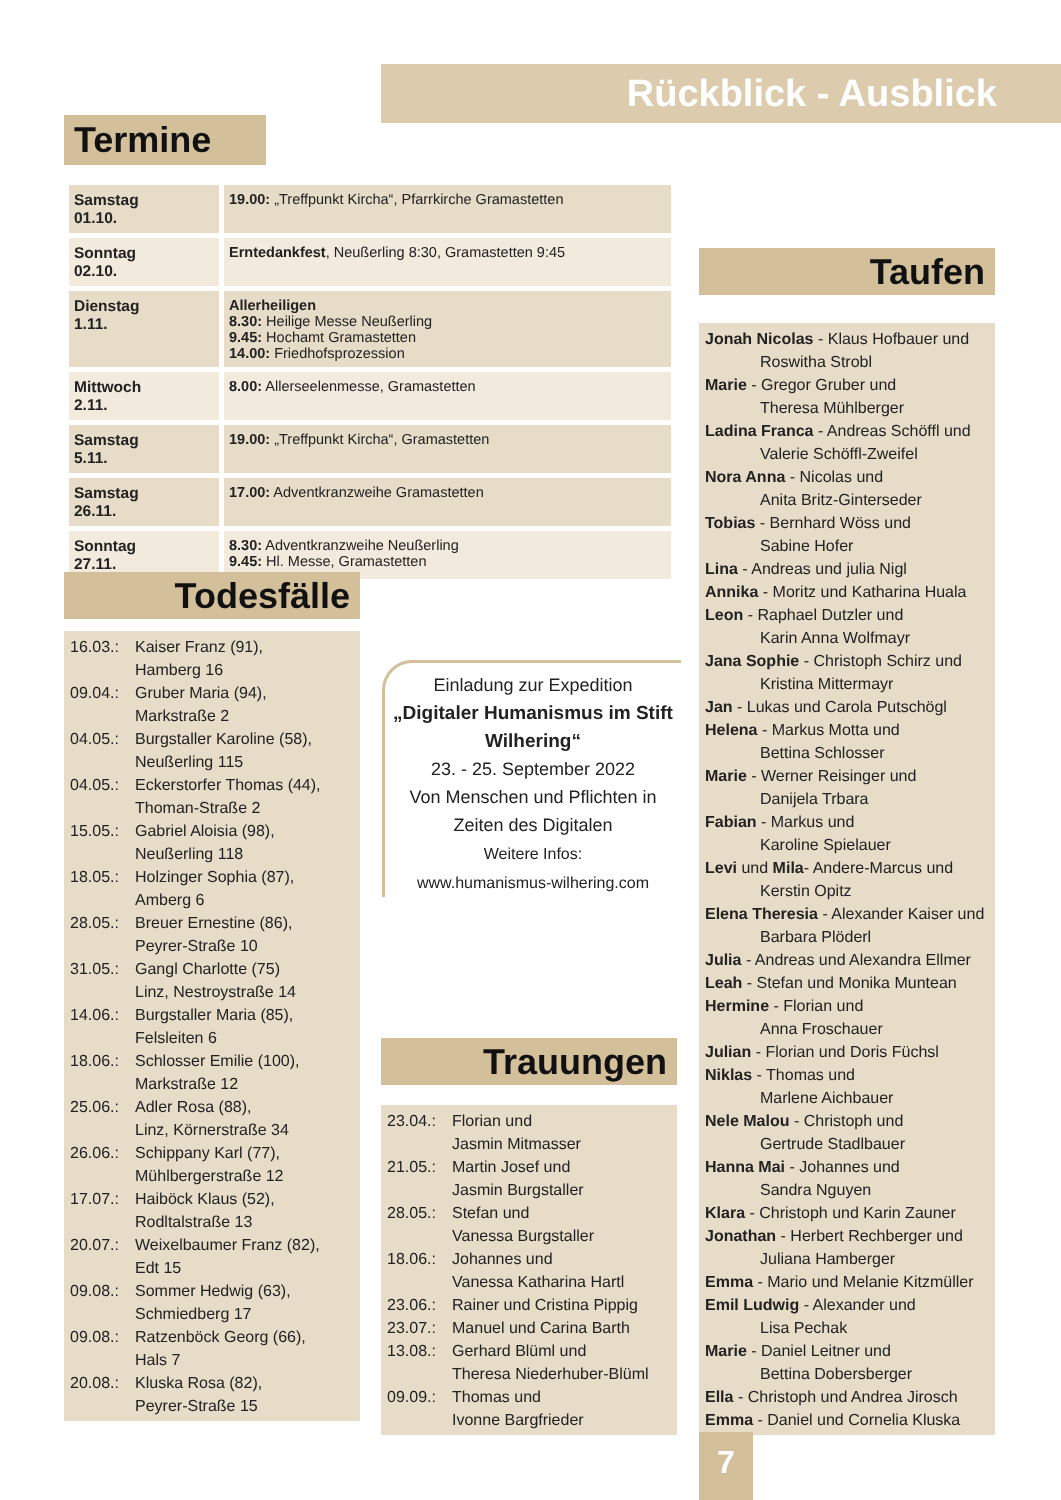Rückblick - Ausblick
Termine
| Samstag 01.10. | 19.00: „Treffpunkt Kircha“, Pfarrkirche Gramastetten |
| Sonntag 02.10. | Erntedankfest , Neußerling 8:30, Gramastetten 9:45 |
| Dienstag 1.11. | Allerheiligen 8.30: Heilige Messe Neußerling 9.45: Hochamt Gramastetten 14.00: Friedhofsprozession |
| Mittwoch 2.11. | 8.00: Allerseelenmesse, Gramastetten |
| Samstag 5.11. | 19.00: „Treffpunkt Kircha“, Gramastetten |
| Samstag 26.11. | 17.00: Adventkranzweihe Gramastetten |
| Sonntag 27.11. | 8.30: Adventkranzweihe Neußerling 9.45: Hl. Messe, Gramastetten |
Todesfälle
16.03.: Kaiser Franz (91),
Hamberg 16
09.04.: Gruber Maria (94),
Markstraße 2
04.05.: Burgstaller Karoline (58),
Neußerling 115
04.05.: Eckerstorfer Thomas (44),
Thoman-Straße 2
15.05.: Gabriel Aloisia (98),
Neußerling 118
18.05.: Holzinger Sophia (87),
Amberg 6
28.05.: Breuer Ernestine (86),
Peyrer-Straße 10
31.05.: Gangl Charlotte (75)
Linz, Nestroystraße 14
14.06.: Burgstaller Maria (85),
Felsleiten 6
18.06.: Schlosser Emilie (100),
Markstraße 12
25.06.: Adler Rosa (88),
Linz, Körnerstraße 34
26.06.: Schippany Karl (77),
Mühlbergerstraße 12
17.07.: Haiböck Klaus (52),
Rodltalstraße 13
20.07.: Weixelbaumer Franz (82),
Edt 15
09.08.: Sommer Hedwig (63),
Schmiedberg 17
09.08.: Ratzenböck Georg (66),
Hals 7
20.08.: Kluska Rosa (82),
Peyrer-Straße 15
Einladung zur Expedition
„Digitaler Humanismus im Stift Wilhering“
23. - 25. September 2022
Von Menschen und Pflichten in Zeiten des Digitalen
Weitere Infos:
www.humanismus-wilhering.com
Trauungen
23.04.: Florian und
Jasmin Mitmasser
21.05.: Martin Josef und
Jasmin Burgstaller
28.05.: Stefan und
Vanessa Burgstaller
18.06.: Johannes und
Vanessa Katharina Hartl
23.06.: Rainer und Cristina Pippig
23.07.: Manuel und Carina Barth
13.08.: Gerhard Blüml und
Theresa Niederhuber-Blüml
09.09.: Thomas und
Ivonne Bargfrieder
Taufen
Jonah Nicolas - Klaus Hofbauer und
Roswitha Strobl
Marie - Gregor Gruber und
Theresa Mühlberger
Ladina Franca - Andreas Schöffl und
Valerie Schöffl-Zweifel
Nora Anna - Nicolas und
Anita Britz-Ginterseder
Tobias - Bernhard Wöss und
Sabine Hofer
Lina - Andreas und julia Nigl
Annika - Moritz und Katharina Huala
Leon - Raphael Dutzler und
Karin Anna Wolfmayr
Jana Sophie - Christoph Schirz und
Kristina Mittermayr
Jan - Lukas und Carola Putschögl
Helena - Markus Motta und
Bettina Schlosser
Marie - Werner Reisinger und
Danijela Trbara
Fabian - Markus und
Karoline Spielauer
Levi und Mila- Andere-Marcus und
Kerstin Opitz
Elena Theresia - Alexander Kaiser und
Barbara Plöderl
Julia - Andreas und Alexandra Ellmer
Leah - Stefan und Monika Muntean
Hermine - Florian und
Anna Froschauer
Julian - Florian und Doris Füchsl
Niklas - Thomas und
Marlene Aichbauer
Nele Malou - Christoph und
Gertrude Stadlbauer
Hanna Mai - Johannes und
Sandra Nguyen
Klara - Christoph und Karin Zauner
Jonathan - Herbert Rechberger und
Juliana Hamberger
Emma - Mario und Melanie Kitzmüller
Emil Ludwig - Alexander und
Lisa Pechak
Marie - Daniel Leitner und
Bettina Dobersberger
Ella - Christoph und Andrea Jirosch
Emma - Daniel und Cornelia Kluska
7